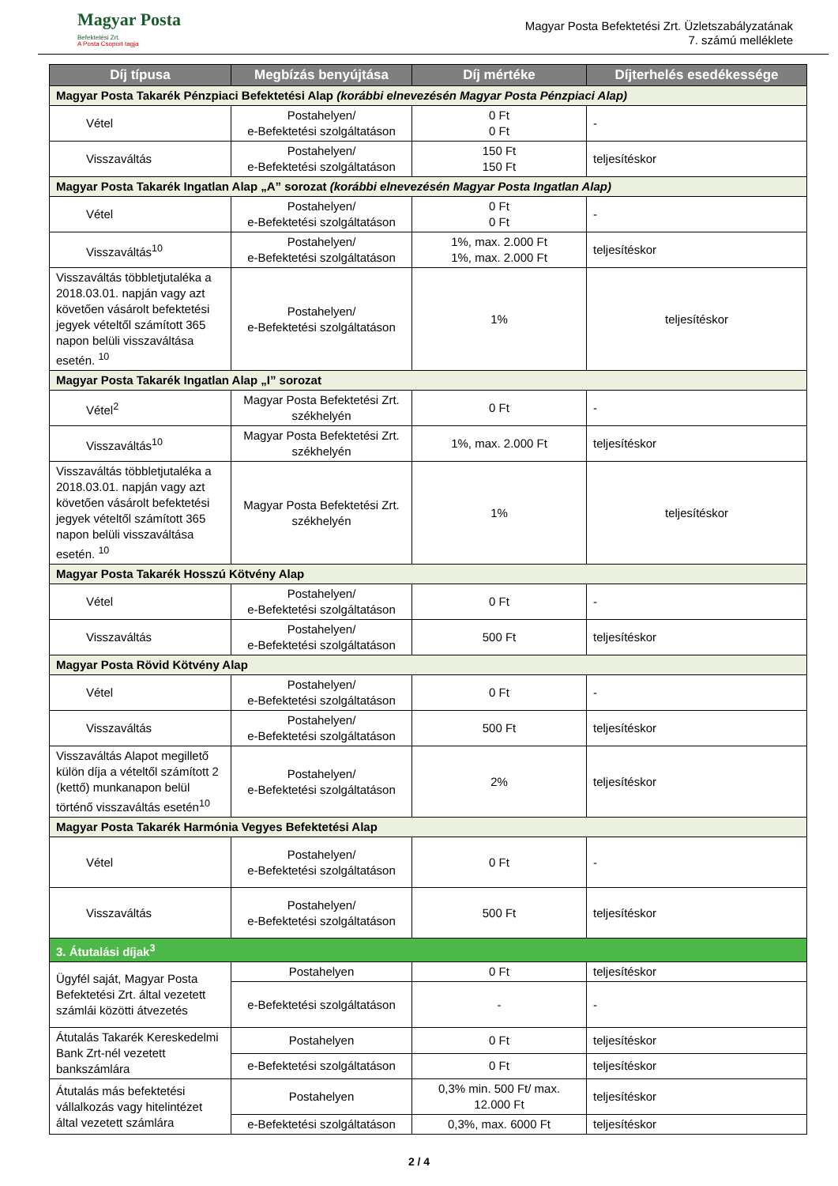Magyar Posta
Befektetési Zrt.
A Posta Csoport tagja
Magyar Posta Befektetési Zrt. Üzletszabályzatának
7. számú melléklete
| Díj típusa | Megbízás benyújtása | Díj mértéke | Díjterhelés esedékessége |
| --- | --- | --- | --- |
| Magyar Posta Takarék Pénzpiaci Befektetési Alap (korábbi elnevezésén Magyar Posta Pénzpiaci Alap) | | | |
| Vétel | Postahelyen/ e-Befektetési szolgáltatáson | 0 Ft 0 Ft | - |
| Visszaváltás | Postahelyen/ e-Befektetési szolgáltatáson | 150 Ft 150 Ft | teljesítéskor |
| Magyar Posta Takarék Ingatlan Alap „A” sorozat (korábbi elnevezésén Magyar Posta Ingatlan Alap) | | | |
| Vétel | Postahelyen/ e-Befektetési szolgáltatáson | 0 Ft 0 Ft | - |
| Visszaváltás<sup>10</sup> | Postahelyen/ e-Befektetési szolgáltatáson | 1%, max. 2.000 Ft 1%, max. 2.000 Ft | teljesítéskor |
| Visszaváltás többletjutaléka a 2018.03.01. napján vagy azt követően vásárolt befektetési jegyek vételtől számított 365 napon belüli visszaváltása esetén. <sup>10</sup> | Postahelyen/ e-Befektetési szolgáltatáson | 1% | teljesítéskor |
| Magyar Posta Takarék Ingatlan Alap „I” sorozat | | | |
| Vétel<sup>2</sup> | Magyar Posta Befektetési Zrt. székhelyén | 0 Ft | - |
| Visszaváltás<sup>10</sup> | Magyar Posta Befektetési Zrt. székhelyén | 1%, max. 2.000 Ft | teljesítéskor |
| Visszaváltás többletjutaléka a 2018.03.01. napján vagy azt követően vásárolt befektetési jegyek vételtől számított 365 napon belüli visszaváltása esetén. <sup>10</sup> | Magyar Posta Befektetési Zrt. székhelyén | 1% | teljesítéskor |
| Magyar Posta Takarék Hosszú Kötvény Alap | | | |
| Vétel | Postahelyen/ e-Befektetési szolgáltatáson | 0 Ft | - |
| Visszaváltás | Postahelyen/ e-Befektetési szolgáltatáson | 500 Ft | teljesítéskor |
| Magyar Posta Rövid Kötvény Alap | | | |
| Vétel | Postahelyen/ e-Befektetési szolgáltatáson | 0 Ft | - |
| Visszaváltás | Postahelyen/ e-Befektetési szolgáltatáson | 500 Ft | teljesítéskor |
| Visszaváltás Alapot megillető külön díja a vételtől számított 2 (kettő) munkanapon belül történő visszaváltás esetén<sup>10</sup> | Postahelyen/ e-Befektetési szolgáltatáson | 2% | teljesítéskor |
| Magyar Posta Takarék Harmónia Vegyes Befektetési Alap | | | |
| Vétel | Postahelyen/ e-Befektetési szolgáltatáson | 0 Ft | - |
| Visszaváltás | Postahelyen/ e-Befektetési szolgáltatáson | 500 Ft | teljesítéskor |
| 3. Átutalási díjak<sup>3</sup> | | | |
| Ügyfél saját, Magyar Posta Befektetési Zrt. által vezetett számlái közötti átvezetés | Postahelyen | 0 Ft | teljesítéskor |
| | e-Befektetési szolgáltatáson | - | - |
| Átutalás Takarék Kereskedelmi Bank Zrt-nél vezetett bankszámlára | Postahelyen | 0 Ft | teljesítéskor |
| | e-Befektetési szolgáltatáson | 0 Ft | teljesítéskor |
| Átutalás más befektetési vállalkozás vagy hitelintézet által vezetett számlára | Postahelyen | 0,3% min. 500 Ft/ max. 12.000 Ft | teljesítéskor |
| | e-Befektetési szolgáltatáson | 0,3%, max. 6000 Ft | teljesítéskor |
2 / 4